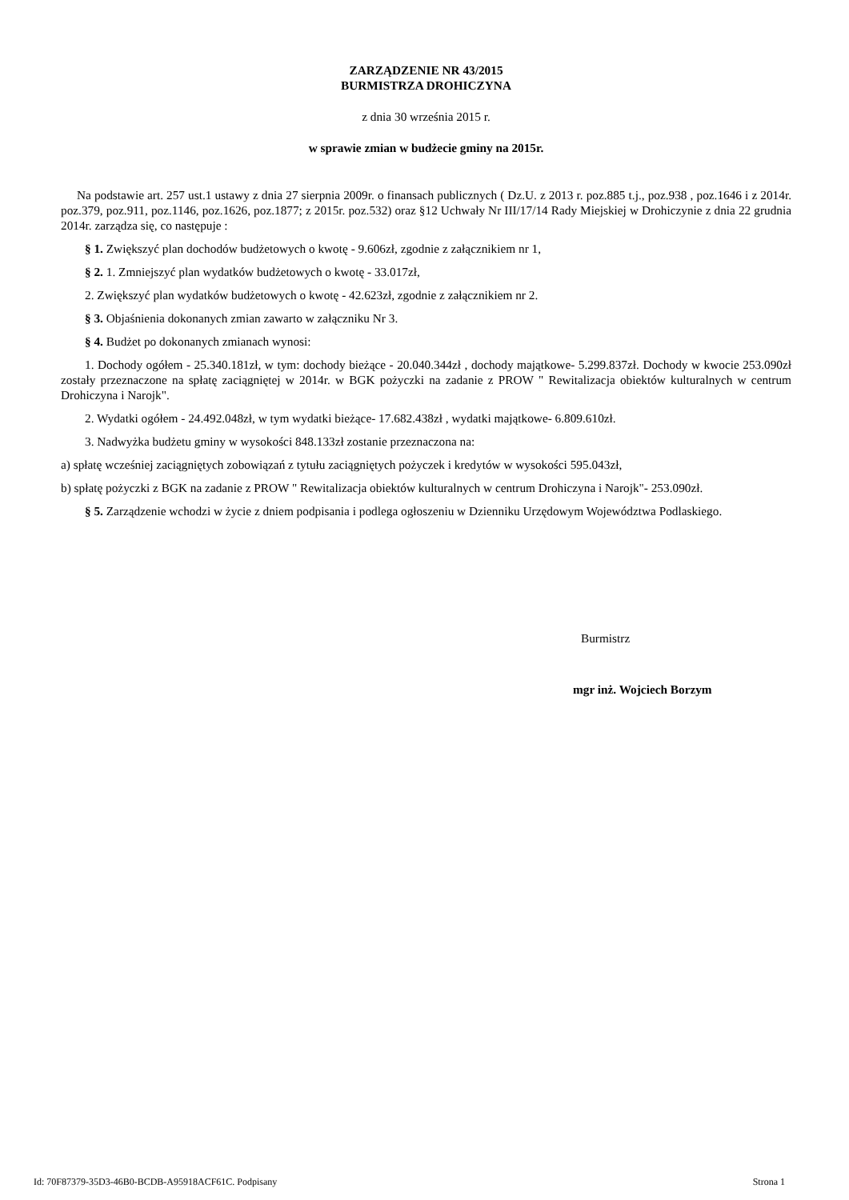ZARZĄDZENIE NR 43/2015
BURMISTRZA DROHICZYNA
z dnia 30 września 2015 r.
w sprawie zmian w budżecie gminy na 2015r.
Na podstawie art. 257 ust.1 ustawy z dnia 27 sierpnia 2009r. o finansach publicznych ( Dz.U. z 2013 r. poz.885 t.j., poz.938 , poz.1646 i z 2014r. poz.379, poz.911, poz.1146, poz.1626, poz.1877; z 2015r. poz.532) oraz §12 Uchwały Nr III/17/14 Rady Miejskiej w Drohiczynie z dnia 22 grudnia 2014r. zarządza się, co następuje :
§ 1. Zwiększyć plan dochodów budżetowych o kwotę - 9.606zł, zgodnie z załącznikiem nr 1,
§ 2. 1. Zmniejszyć plan wydatków budżetowych o kwotę - 33.017zł,
2. Zwiększyć plan wydatków budżetowych o kwotę - 42.623zł, zgodnie z załącznikiem nr 2.
§ 3. Objaśnienia dokonanych zmian zawarto w załączniku Nr 3.
§ 4. Budżet po dokonanych zmianach wynosi:
1. Dochody ogółem - 25.340.181zł, w tym: dochody bieżące - 20.040.344zł , dochody majątkowe- 5.299.837zł. Dochody w kwocie 253.090zł zostały przeznaczone na spłatę zaciągniętej w 2014r. w BGK pożyczki na zadanie z PROW " Rewitalizacja obiektów kulturalnych w centrum Drohiczyna i Narojk".
2. Wydatki ogółem - 24.492.048zł, w tym wydatki bieżące- 17.682.438zł , wydatki majątkowe- 6.809.610zł.
3. Nadwyżka budżetu gminy w wysokości 848.133zł zostanie przeznaczona na:
a) spłatę wcześniej zaciągniętych zobowiązań z tytułu zaciągniętych pożyczek i kredytów w wysokości 595.043zł,
b) spłatę pożyczki z BGK na zadanie z PROW " Rewitalizacja obiektów kulturalnych w centrum Drohiczyna i Narojk"- 253.090zł.
§ 5. Zarządzenie wchodzi w życie z dniem podpisania i podlega ogłoszeniu w Dzienniku Urzędowym Województwa Podlaskiego.
Burmistrz
mgr inż. Wojciech Borzym
Id: 70F87379-35D3-46B0-BCDB-A95918ACF61C. Podpisany Strona 1